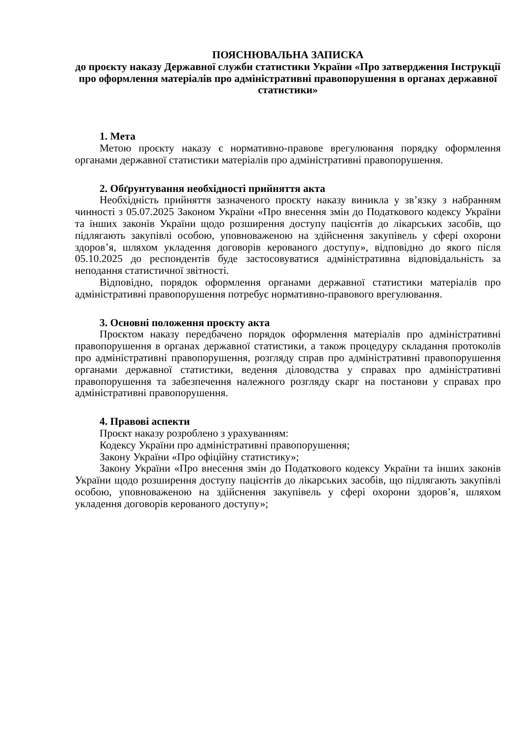ПОЯСНЮВАЛЬНА ЗАПИСКА
до проєкту наказу Державної служби статистики України «Про затвердження Інструкції про оформлення матеріалів про адміністративні правопорушення в органах державної статистики»
1. Мета
Метою проєкту наказу є нормативно-правове врегулювання порядку оформлення органами державної статистики матеріалів про адміністративні правопорушення.
2. Обґрунтування необхідності прийняття акта
Необхідність прийняття зазначеного проєкту наказу виникла у зв’язку з набранням чинності з 05.07.2025 Законом України «Про внесення змін до Податкового кодексу України та інших законів України щодо розширення доступу пацієнтів до лікарських засобів, що підлягають закупівлі особою, уповноваженою на здійснення закупівель у сфері охорони здоров’я, шляхом укладення договорів керованого доступу», відповідно до якого після 05.10.2025 до респондентів буде застосовуватися адміністративна відповідальність за неподання статистичної звітності.
Відповідно, порядок оформлення органами державної статистики матеріалів про адміністративні правопорушення потребує нормативно-правового врегулювання.
3. Основні положення проєкту акта
Проєктом наказу передбачено порядок оформлення матеріалів про адміністративні правопорушення в органах державної статистики, а також процедуру складання протоколів про адміністративні правопорушення, розгляду справ про адміністративні правопорушення органами державної статистики, ведення діловодства у справах про адміністративні правопорушення та забезпечення належного розгляду скарг на постанови у справах про адміністративні правопорушення.
4. Правові аспекти
Проєкт наказу розроблено з урахуванням:
Кодексу України про адміністративні правопорушення;
Закону України «Про офіційну статистику»;
Закону України «Про внесення змін до Податкового кодексу України та інших законів України щодо розширення доступу пацієнтів до лікарських засобів, що підлягають закупівлі особою, уповноваженою на здійснення закупівель у сфері охорони здоров’я, шляхом укладення договорів керованого доступу»;